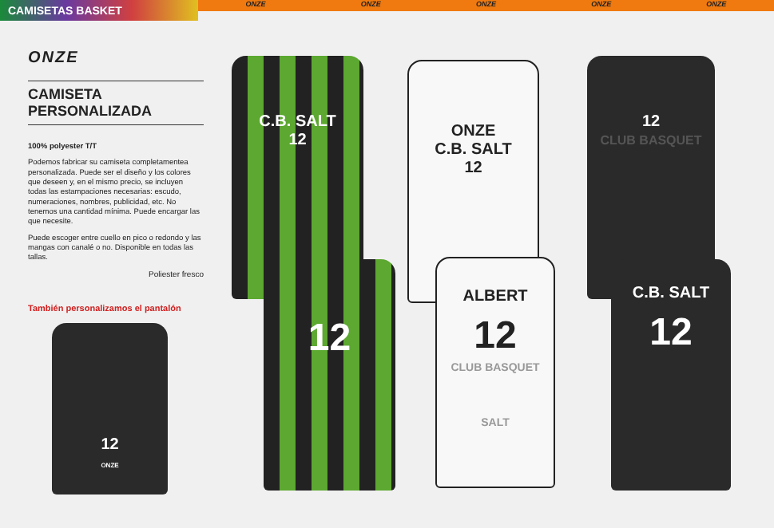CAMISETAS BASKET
ONZE ONZE ONZE ONZE ONZE
ONZE
CAMISETA
PERSONALIZADA
100% polyester T/T
Podemos fabricar su camiseta completamentea personalizada. Puede ser el diseño y los colores que deseen y, en el mismo precio, se incluyen todas las estampaciones necesarias: escudo, numeraciones, nombres, publicidad, etc. No tenemos una cantidad mínima. Puede encargar las que necesite.
Puede escoger entre cuello en pico o redondo y las mangas con canalé o no. Disponible en todas las tallas.
Poliester fresco
También personalizamos el pantalón
12
ONZE
C.B. SALT
12
ONZE
C.B. SALT
12
12
CLUB BASQUET
12
ALBERT
12
CLUB BASQUET
SALT
C.B. SALT
12